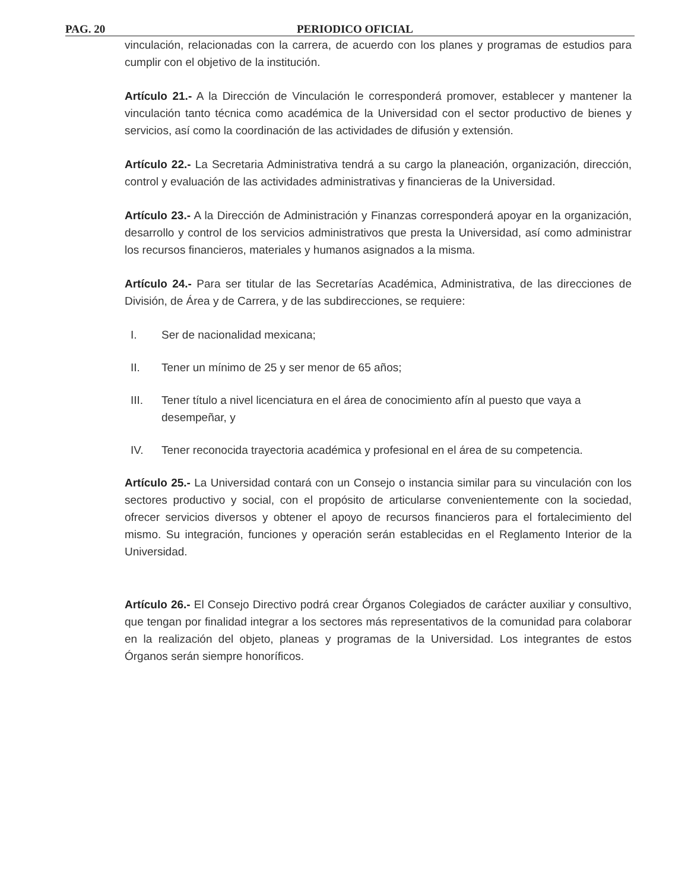PAG. 20 PERIODICO OFICIAL
vinculación, relacionadas con la carrera, de acuerdo con los planes y programas de estudios para cumplir con el objetivo de la institución.
Artículo 21.- A la Dirección de Vinculación le corresponderá promover, establecer y mantener la vinculación tanto técnica como académica de la Universidad con el sector productivo de bienes y servicios, así como la coordinación de las actividades de difusión y extensión.
Artículo 22.- La Secretaria Administrativa tendrá a su cargo la planeación, organización, dirección, control y evaluación de las actividades administrativas y financieras de la Universidad.
Artículo 23.- A la Dirección de Administración y Finanzas corresponderá apoyar en la organización, desarrollo y control de los servicios administrativos que presta la Universidad, así como administrar los recursos financieros, materiales y humanos asignados a la misma.
Artículo 24.- Para ser titular de las Secretarías Académica, Administrativa, de las direcciones de División, de Área y de Carrera, y de las subdirecciones, se requiere:
I. Ser de nacionalidad mexicana;
II. Tener un mínimo de 25 y ser menor de 65 años;
III. Tener título a nivel licenciatura en el área de conocimiento afín al puesto que vaya a desempeñar, y
IV. Tener reconocida trayectoria académica y profesional en el área de su competencia.
Artículo 25.- La Universidad contará con un Consejo o instancia similar para su vinculación con los sectores productivo y social, con el propósito de articularse convenientemente con la sociedad, ofrecer servicios diversos y obtener el apoyo de recursos financieros para el fortalecimiento del mismo. Su integración, funciones y operación serán establecidas en el Reglamento Interior de la Universidad.
Artículo 26.- El Consejo Directivo podrá crear Órganos Colegiados de carácter auxiliar y consultivo, que tengan por finalidad integrar a los sectores más representativos de la comunidad para colaborar en la realización del objeto, planeas y programas de la Universidad. Los integrantes de estos Órganos serán siempre honoríficos.